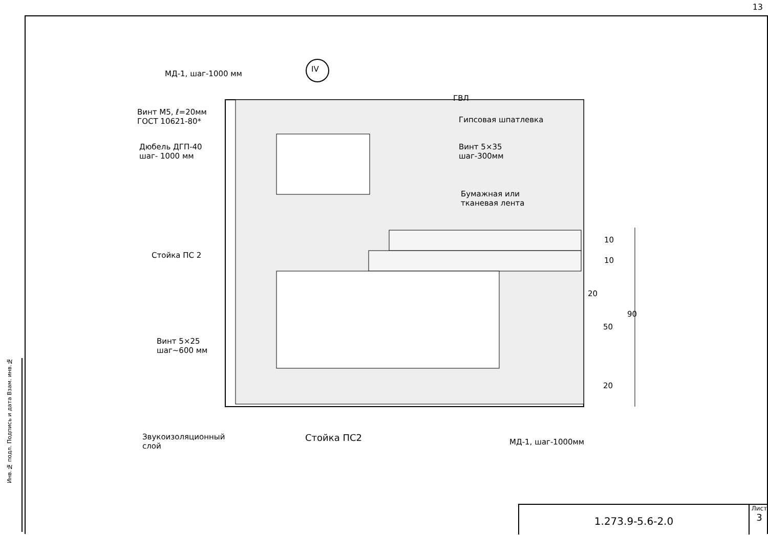13
IV
МД-1, шаг-1000 мм
Винт М5, ℓ=20мм
ГОСТ 10621-80*
Дюбель ДГП-40
шаг- 1000 мм
Стойка ПС 2
Винт 5×25
шаг~600 мм
Звукоизоляционный
слой
Стойка ПС2 МД-1, шаг-1000мм
ГВЛ
Гипсовая шпатлевка
Винт 5×35
шаг-300мм
Бумажная или
тканевая лента
10
10
20
50
90
20
Инв.№ подл. Подпись и дата Взам. инв.№
1.273.9-5.6-2.0
Лист
3